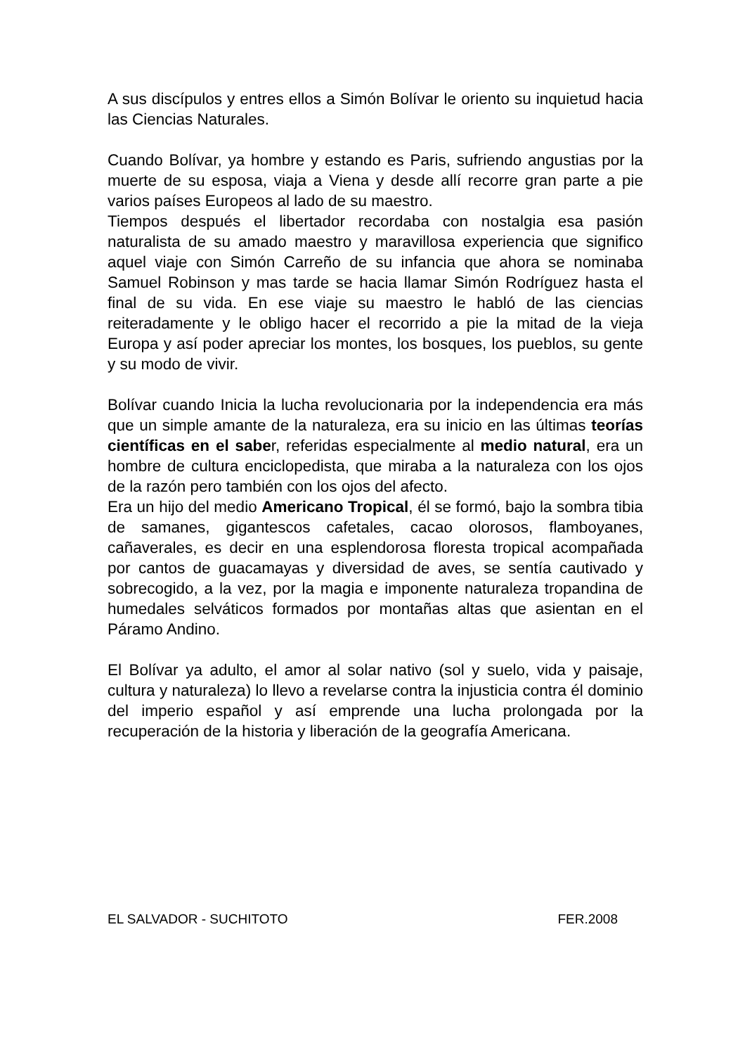A sus discípulos y entres ellos a Simón Bolívar le oriento su inquietud hacia las Ciencias Naturales.
Cuando Bolívar, ya hombre y estando es Paris, sufriendo angustias por la muerte de su esposa, viaja a Viena y desde allí recorre gran parte a pie varios países Europeos al lado de su maestro.
Tiempos después el libertador recordaba con nostalgia esa pasión naturalista de su amado maestro y maravillosa experiencia que significo aquel viaje con Simón Carreño de su infancia que ahora se nominaba Samuel Robinson y mas tarde se hacia llamar Simón Rodríguez hasta el final de su vida. En ese viaje su maestro le habló de las ciencias reiteradamente y le obligo hacer el recorrido a pie la mitad de la vieja Europa y así poder apreciar los montes, los bosques, los pueblos, su gente y su modo de vivir.
Bolívar cuando Inicia la lucha revolucionaria por la independencia era más que un simple amante de la naturaleza, era su inicio en las últimas teorías científicas en el saber, referidas especialmente al medio natural, era un hombre de cultura enciclopedista, que miraba a la naturaleza con los ojos de la razón pero también con los ojos del afecto.
Era un hijo del medio Americano Tropical, él se formó, bajo la sombra tibia de samanes, gigantescos cafetales, cacao olorosos, flamboyanes, cañaverales, es decir en una esplendorosa floresta tropical acompañada por cantos de guacamayas y diversidad de aves, se sentía cautivado y sobrecogido, a la vez, por la magia e imponente naturaleza tropandina de humedales selváticos formados por montañas altas que asientan en el Páramo Andino.
El Bolívar ya adulto, el amor al solar nativo (sol y suelo, vida y paisaje, cultura y naturaleza) lo llevo a revelarse contra la injusticia contra él dominio del imperio español y así emprende una lucha prolongada por la recuperación de la historia y liberación de la geografía Americana.
EL SALVADOR - SUCHITOTO FER.2008